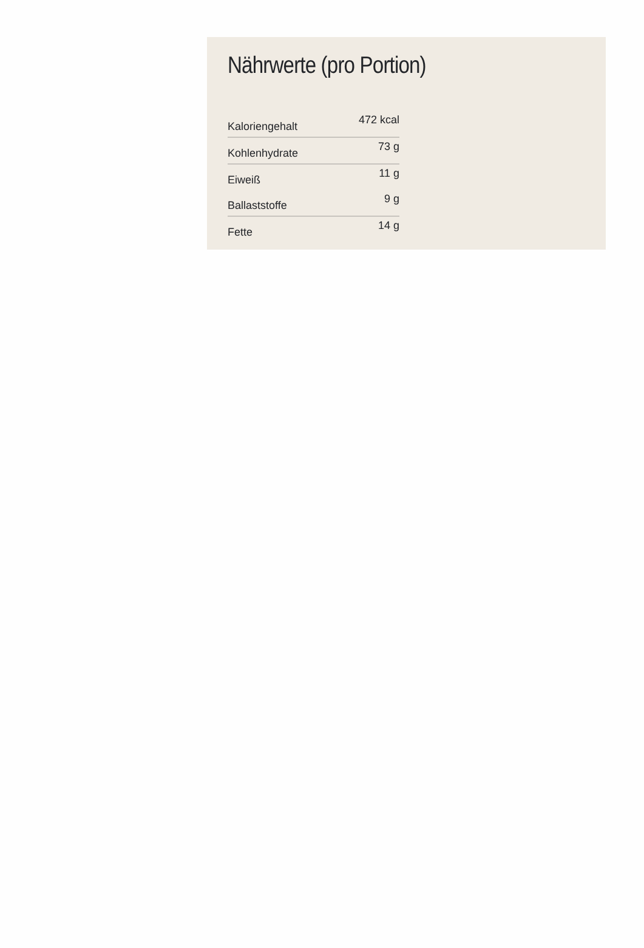Nährwerte (pro Portion)
| Kaloriengehalt | 472 kcal |
| Kohlenhydrate | 73 g |
| Eiweiß | 11 g |
| Ballaststoffe | 9 g |
| Fette | 14 g |